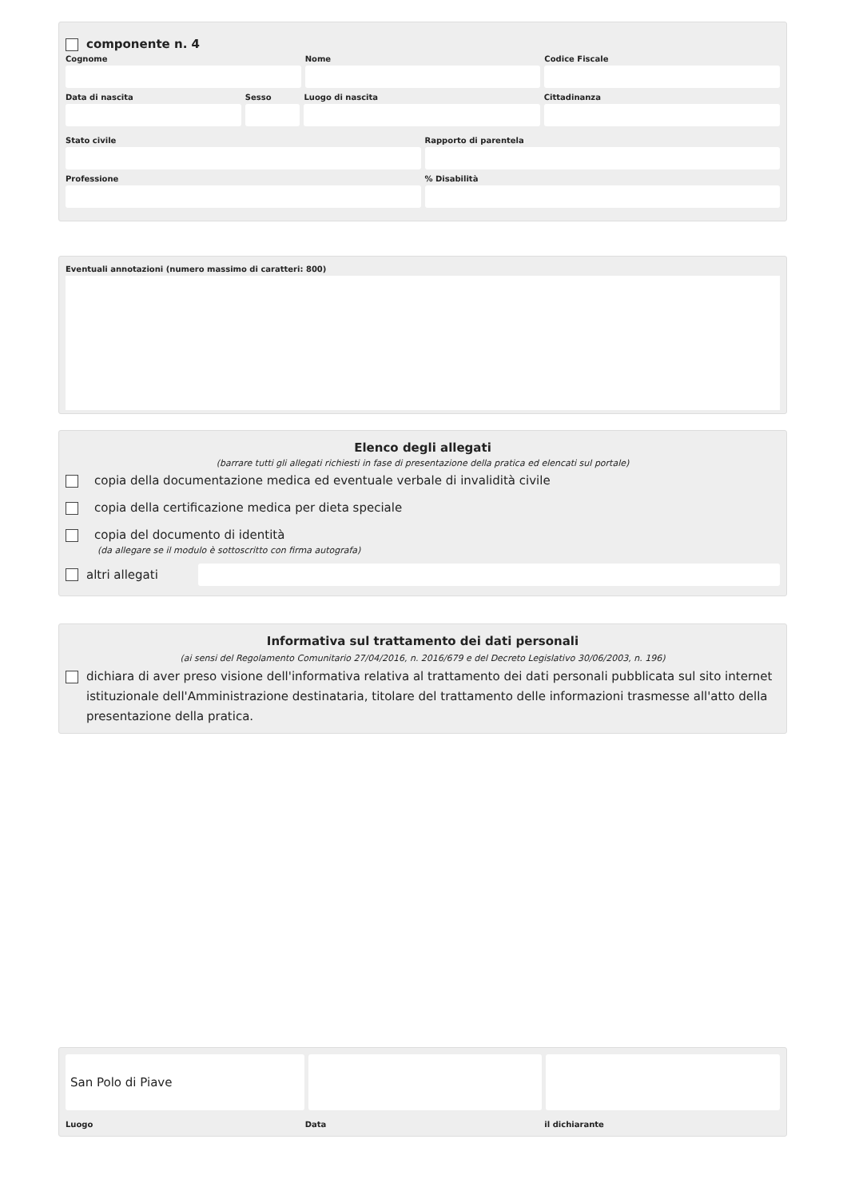componente n. 4
Cognome Nome Codice Fiscale
Data di nascita Sesso Luogo di nascita Cittadinanza
Stato civile Rapporto di parentela
Professione % Disabilità
Eventuali annotazioni (numero massimo di caratteri: 800)
Elenco degli allegati
(barrare tutti gli allegati richiesti in fase di presentazione della pratica ed elencati sul portale)
copia della documentazione medica ed eventuale verbale di invalidità civile
copia della certificazione medica per dieta speciale
copia del documento di identità
(da allegare se il modulo è sottoscritto con firma autografa)
altri allegati
Informativa sul trattamento dei dati personali
(ai sensi del Regolamento Comunitario 27/04/2016, n. 2016/679 e del Decreto Legislativo 30/06/2003, n. 196)
dichiara di aver preso visione dell'informativa relativa al trattamento dei dati personali pubblicata sul sito internet istituzionale dell'Amministrazione destinataria, titolare del trattamento delle informazioni trasmesse all'atto della presentazione della pratica.
San Polo di Piave
Luogo Data il dichiarante